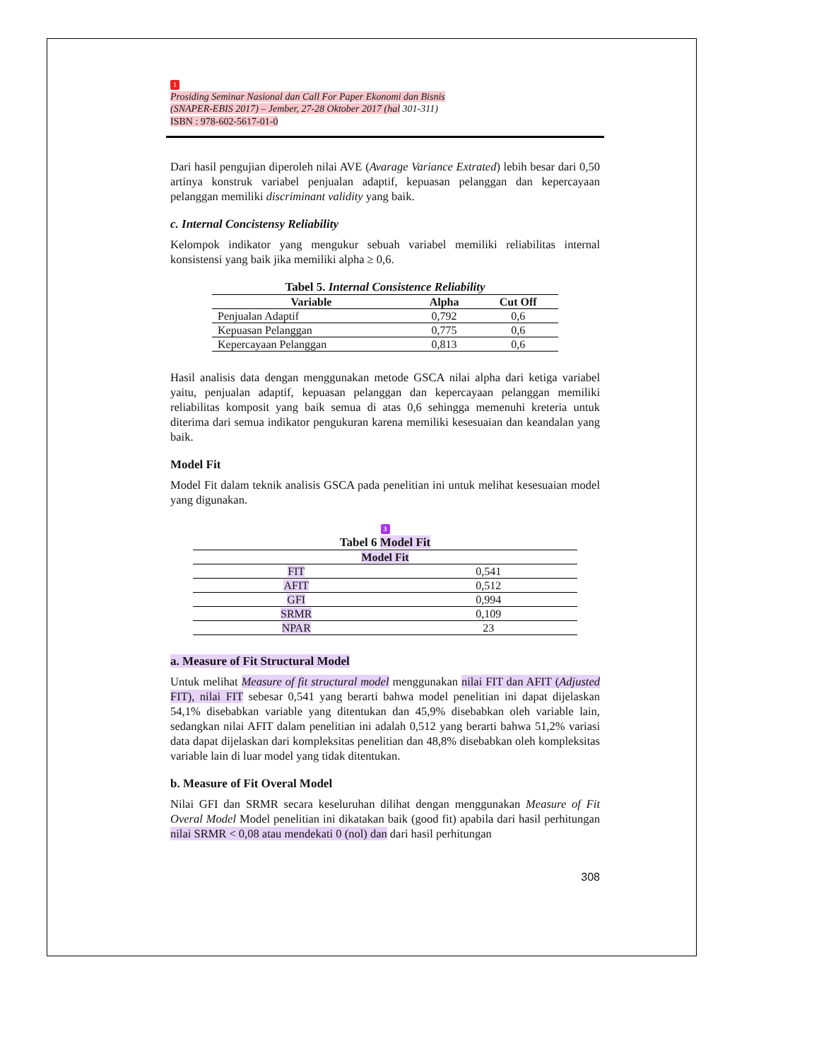1
Prosiding Seminar Nasional dan Call For Paper Ekonomi dan Bisnis
(SNAPER-EBIS 2017) – Jember, 27-28 Oktober 2017 (hal 301-311)
ISBN : 978-602-5617-01-0
Dari hasil pengujian diperoleh nilai AVE (Avarage Variance Extrated) lebih besar dari 0,50 artinya konstruk variabel penjualan adaptif, kepuasan pelanggan dan kepercayaan pelanggan memiliki discriminant validity yang baik.
c. Internal Concistensy Reliability
Kelompok indikator yang mengukur sebuah variabel memiliki reliabilitas internal konsistensi yang baik jika memiliki alpha ≥ 0,6.
Tabel 5. Internal Consistence Reliability
| Variable | Alpha | Cut Off |
| --- | --- | --- |
| Penjualan Adaptif | 0,792 | 0,6 |
| Kepuasan Pelanggan | 0,775 | 0,6 |
| Kepercayaan Pelanggan | 0,813 | 0,6 |
Hasil analisis data dengan menggunakan metode GSCA nilai alpha dari ketiga variabel yaitu, penjualan adaptif, kepuasan pelanggan dan kepercayaan pelanggan memiliki reliabilitas komposit yang baik semua di atas 0,6 sehingga memenuhi kreteria untuk diterima dari semua indikator pengukuran karena memiliki kesesuaian dan keandalan yang baik.
Model Fit
Model Fit dalam teknik analisis GSCA pada penelitian ini untuk melihat kesesuaian model yang digunakan.
3 Tabel 6 Model Fit
| Model Fit | |
| --- | --- |
| FIT | 0,541 |
| AFIT | 0,512 |
| GFI | 0,994 |
| SRMR | 0,109 |
| NPAR | 23 |
a. Measure of Fit Structural Model
Untuk melihat Measure of fit structural model menggunakan nilai FIT dan AFIT (Adjusted FIT), nilai FIT sebesar 0,541 yang berarti bahwa model penelitian ini dapat dijelaskan 54,1% disebabkan variable yang ditentukan dan 45,9% disebabkan oleh variable lain, sedangkan nilai AFIT dalam penelitian ini adalah 0,512 yang berarti bahwa 51,2% variasi data dapat dijelaskan dari kompleksitas penelitian dan 48,8% disebabkan oleh kompleksitas variable lain di luar model yang tidak ditentukan.
b. Measure of Fit Overal Model
Nilai GFI dan SRMR secara keseluruhan dilihat dengan menggunakan Measure of Fit Overal Model Model penelitian ini dikatakan baik (good fit) apabila dari hasil perhitungan nilai SRMR < 0,08 atau mendekati 0 (nol) dan dari hasil perhitungan
308